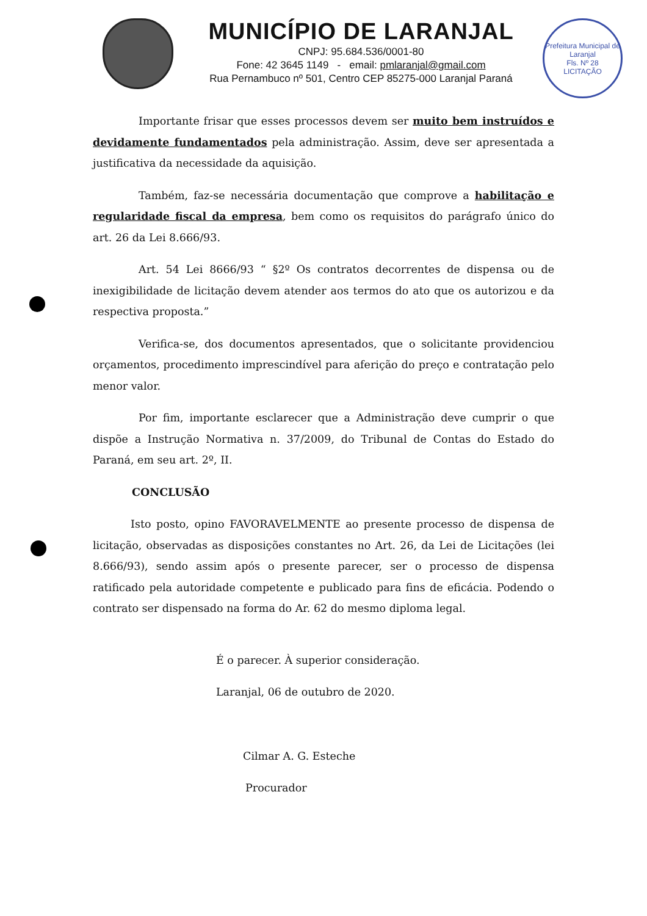MUNICÍPIO DE LARANJAL
CNPJ: 95.684.536/0001-80
Fone: 42 3645 1149 - email: pmlaranjal@gmail.com
Rua Pernambuco nº 501, Centro CEP 85275-000 Laranjal Paraná
Prefeitura Municipal de Laranjal
Fls. Nº 28
LICITAÇÃO
Importante frisar que esses processos devem ser muito bem instruídos e devidamente fundamentados pela administração. Assim, deve ser apresentada a justificativa da necessidade da aquisição.
Também, faz-se necessária documentação que comprove a habilitação e regularidade fiscal da empresa, bem como os requisitos do parágrafo único do art. 26 da Lei 8.666/93.
Art. 54 Lei 8666/93 “ §2º Os contratos decorrentes de dispensa ou de inexigibilidade de licitação devem atender aos termos do ato que os autorizou e da respectiva proposta.”
Verifica-se, dos documentos apresentados, que o solicitante providenciou orçamentos, procedimento imprescindível para aferição do preço e contratação pelo menor valor.
Por fim, importante esclarecer que a Administração deve cumprir o que dispõe a Instrução Normativa n. 37/2009, do Tribunal de Contas do Estado do Paraná, em seu art. 2º, II.
CONCLUSÃO
Isto posto, opino FAVORAVELMENTE ao presente processo de dispensa de licitação, observadas as disposições constantes no Art. 26, da Lei de Licitações (lei 8.666/93), sendo assim após o presente parecer, ser o processo de dispensa ratificado pela autoridade competente e publicado para fins de eficácia. Podendo o contrato ser dispensado na forma do Ar. 62 do mesmo diploma legal.
É o parecer. À superior consideração.
Laranjal, 06 de outubro de 2020.
Cilmar A. G. Esteche
Procurador